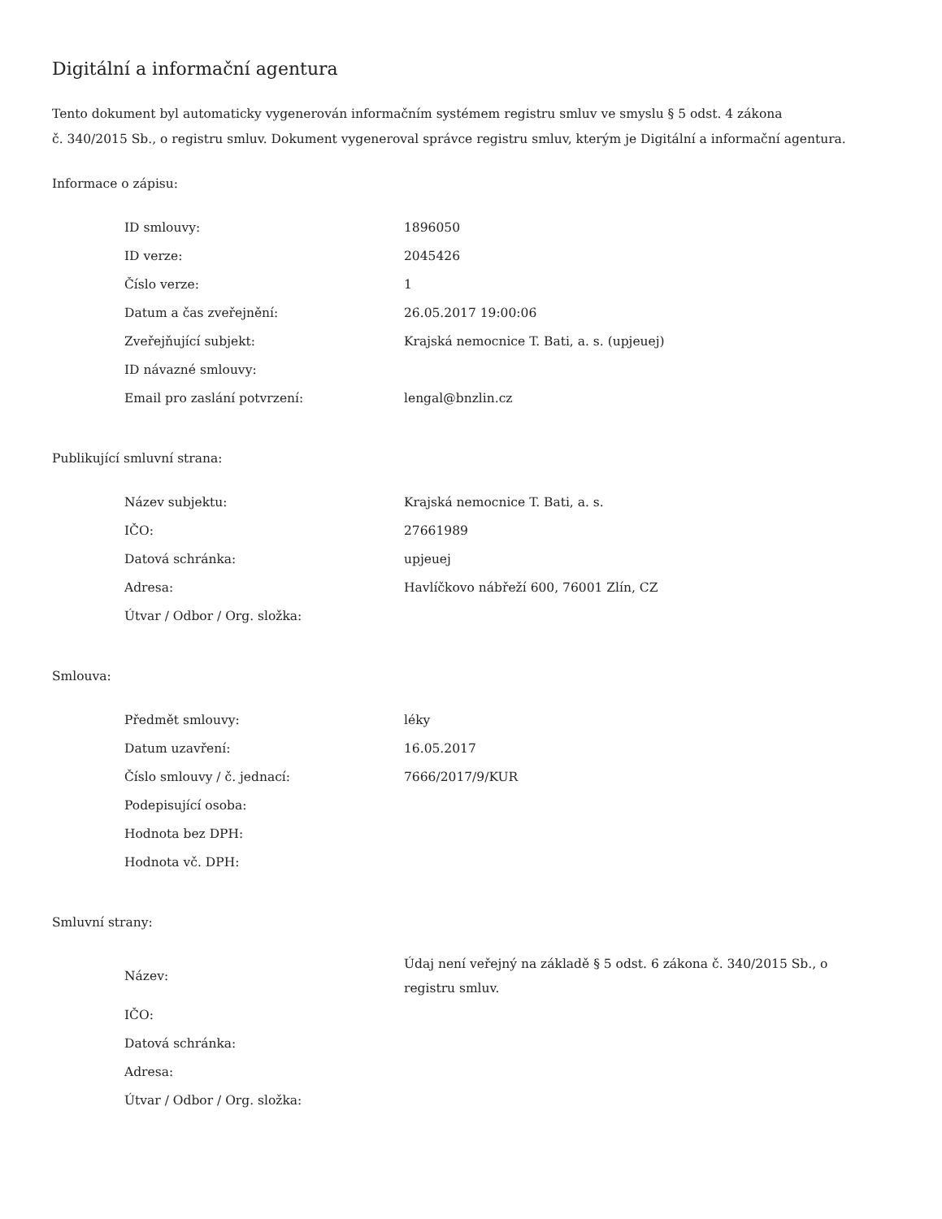Digitální a informační agentura
Tento dokument byl automaticky vygenerován informačním systémem registru smluv ve smyslu § 5 odst. 4 zákona
č. 340/2015 Sb., o registru smluv. Dokument vygeneroval správce registru smluv, kterým je Digitální a informační agentura.
Informace o zápisu:
| ID smlouvy: | 1896050 |
| ID verze: | 2045426 |
| Číslo verze: | 1 |
| Datum a čas zveřejnění: | 26.05.2017 19:00:06 |
| Zveřejňující subjekt: | Krajská nemocnice T. Bati, a. s. (upjeuej) |
| ID návazné smlouvy: | |
| Email pro zaslání potvrzení: | lengal@bnzlin.cz |
Publikující smluvní strana:
| Název subjektu: | Krajská nemocnice T. Bati, a. s. |
| IČO: | 27661989 |
| Datová schránka: | upjeuej |
| Adresa: | Havlíčkovo nábřeží 600, 76001 Zlín, CZ |
| Útvar / Odbor / Org. složka: | |
Smlouva:
| Předmět smlouvy: | léky |
| Datum uzavření: | 16.05.2017 |
| Číslo smlouvy / č. jednací: | 7666/2017/9/KUR |
| Podepisující osoba: | |
| Hodnota bez DPH: | |
| Hodnota vč. DPH: | |
Smluvní strany:
| Název: | Údaj není veřejný na základě § 5 odst. 6 zákona č. 340/2015 Sb., o registru smluv. |
| IČO: | |
| Datová schránka: | |
| Adresa: | |
| Útvar / Odbor / Org. složka: | |